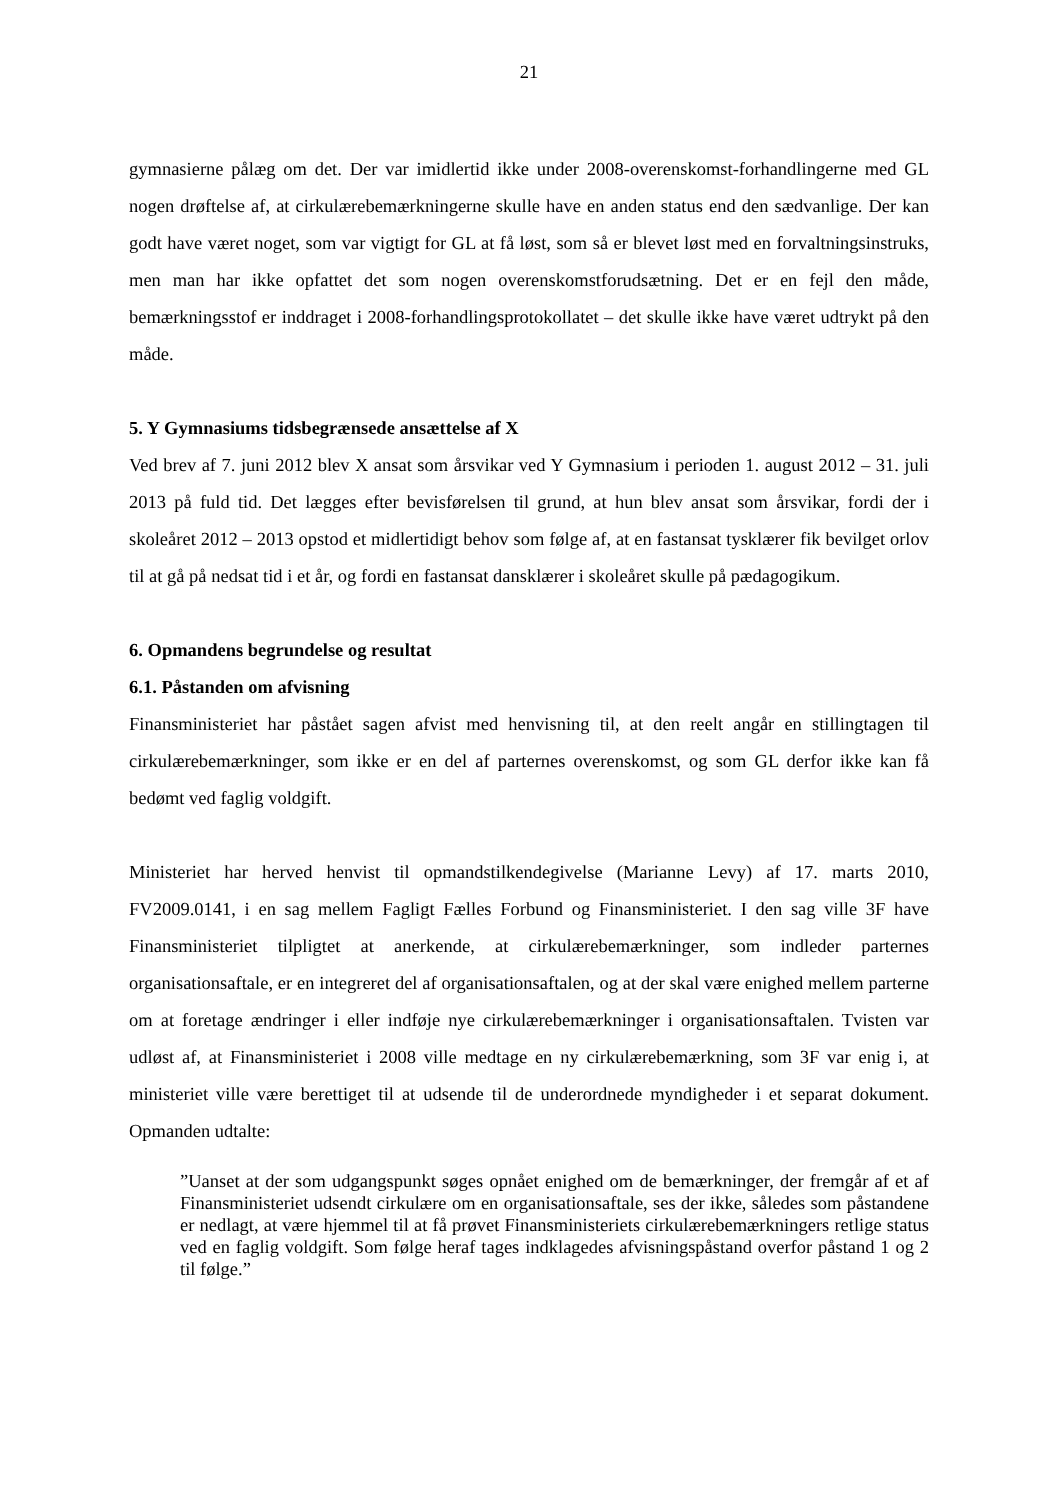21
gymnasierne pålæg om det. Der var imidlertid ikke under 2008-overenskomst-forhandlingerne med GL nogen drøftelse af, at cirkulærebemærkningerne skulle have en anden status end den sædvanlige. Der kan godt have været noget, som var vigtigt for GL at få løst, som så er blevet løst med en forvaltningsinstruks, men man har ikke opfattet det som nogen overenskomstforudsætning. Det er en fejl den måde, bemærkningsstof er inddraget i 2008-forhandlingsprotokollatet – det skulle ikke have været udtrykt på den måde.
5. Y Gymnasiums tidsbegrænsede ansættelse af X
Ved brev af 7. juni 2012 blev X ansat som årsvikar ved Y Gymnasium i perioden 1. august 2012 – 31. juli 2013 på fuld tid. Det lægges efter bevisførelsen til grund, at hun blev ansat som årsvikar, fordi der i skoleåret 2012 – 2013 opstod et midlertidigt behov som følge af, at en fastansat tysklærer fik bevilget orlov til at gå på nedsat tid i et år, og fordi en fastansat dansklærer i skoleåret skulle på pædagogikum.
6. Opmandens begrundelse og resultat
6.1. Påstanden om afvisning
Finansministeriet har påstået sagen afvist med henvisning til, at den reelt angår en stillingtagen til cirkulærebemærkninger, som ikke er en del af parternes overenskomst, og som GL derfor ikke kan få bedømt ved faglig voldgift.
Ministeriet har herved henvist til opmandstilkendegivelse (Marianne Levy) af 17. marts 2010, FV2009.0141, i en sag mellem Fagligt Fælles Forbund og Finansministeriet. I den sag ville 3F have Finansministeriet tilpligtet at anerkende, at cirkulærebemærkninger, som indleder parternes organisationsaftale, er en integreret del af organisationsaftalen, og at der skal være enighed mellem parterne om at foretage ændringer i eller indføje nye cirkulærebemærkninger i organisationsaftalen. Tvisten var udløst af, at Finansministeriet i 2008 ville medtage en ny cirkulærebemærkning, som 3F var enig i, at ministeriet ville være berettiget til at udsende til de underordnede myndigheder i et separat dokument. Opmanden udtalte:
”Uanset at der som udgangspunkt søges opnået enighed om de bemærkninger, der fremgår af et af Finansministeriet udsendt cirkulære om en organisationsaftale, ses der ikke, således som påstandene er nedlagt, at være hjemmel til at få prøvet Finansministeriets cirkulærebemærkningers retlige status ved en faglig voldgift. Som følge heraf tages indklagedes afvisningspåstand overfor påstand 1 og 2 til følge.”